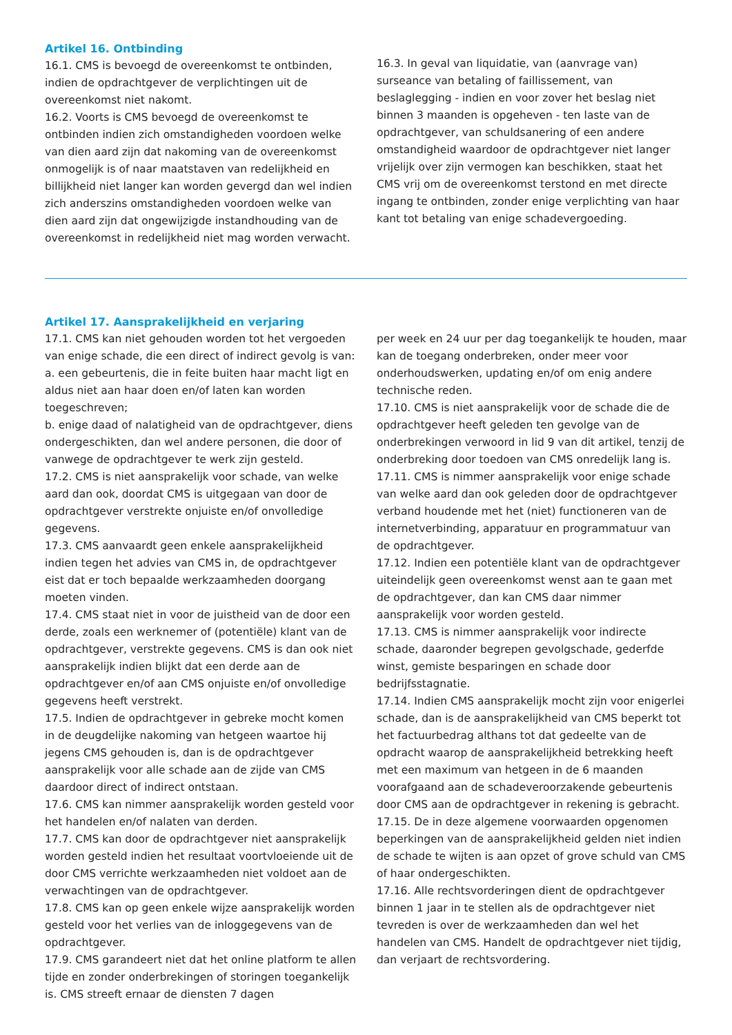Artikel 16. Ontbinding
16.1. CMS is bevoegd de overeenkomst te ontbinden, indien de opdrachtgever de verplichtingen uit de overeenkomst niet nakomt.
16.2. Voorts is CMS bevoegd de overeenkomst te ontbinden indien zich omstandigheden voordoen welke van dien aard zijn dat nakoming van de overeenkomst onmogelijk is of naar maatstaven van redelijkheid en billijkheid niet langer kan worden gevergd dan wel indien zich anderszins omstandigheden voordoen welke van dien aard zijn dat ongewijzigde instandhouding van de overeenkomst in redelijkheid niet mag worden verwacht.
16.3. In geval van liquidatie, van (aanvrage van) surseance van betaling of faillissement, van beslaglegging - indien en voor zover het beslag niet binnen 3 maanden is opgeheven - ten laste van de opdrachtgever, van schuldsanering of een andere omstandigheid waardoor de opdrachtgever niet langer vrijelijk over zijn vermogen kan beschikken, staat het CMS vrij om de overeenkomst terstond en met directe ingang te ontbinden, zonder enige verplichting van haar kant tot betaling van enige schadevergoeding.
Artikel 17. Aansprakelijkheid en verjaring
17.1. CMS kan niet gehouden worden tot het vergoeden van enige schade, die een direct of indirect gevolg is van:
a. een gebeurtenis, die in feite buiten haar macht ligt en aldus niet aan haar doen en/of laten kan worden toegeschreven;
b. enige daad of nalatigheid van de opdrachtgever, diens ondergeschikten, dan wel andere personen, die door of vanwege de opdrachtgever te werk zijn gesteld.
17.2. CMS is niet aansprakelijk voor schade, van welke aard dan ook, doordat CMS is uitgegaan van door de opdrachtgever verstrekte onjuiste en/of onvolledige gegevens.
17.3. CMS aanvaardt geen enkele aansprakelijkheid indien tegen het advies van CMS in, de opdrachtgever eist dat er toch bepaalde werkzaamheden doorgang moeten vinden.
17.4. CMS staat niet in voor de juistheid van de door een derde, zoals een werknemer of (potentiële) klant van de opdrachtgever, verstrekte gegevens. CMS is dan ook niet aansprakelijk indien blijkt dat een derde aan de opdrachtgever en/of aan CMS onjuiste en/of onvolledige gegevens heeft verstrekt.
17.5. Indien de opdrachtgever in gebreke mocht komen in de deugdelijke nakoming van hetgeen waartoe hij jegens CMS gehouden is, dan is de opdrachtgever aansprakelijk voor alle schade aan de zijde van CMS daardoor direct of indirect ontstaan.
17.6. CMS kan nimmer aansprakelijk worden gesteld voor het handelen en/of nalaten van derden.
17.7. CMS kan door de opdrachtgever niet aansprakelijk worden gesteld indien het resultaat voortvloeiende uit de door CMS verrichte werkzaamheden niet voldoet aan de verwachtingen van de opdrachtgever.
17.8. CMS kan op geen enkele wijze aansprakelijk worden gesteld voor het verlies van de inloggegevens van de opdrachtgever.
17.9. CMS garandeert niet dat het online platform te allen tijde en zonder onderbrekingen of storingen toegankelijk is. CMS streeft ernaar de diensten 7 dagen
per week en 24 uur per dag toegankelijk te houden, maar kan de toegang onderbreken, onder meer voor onderhoudswerken, updating en/of om enig andere technische reden.
17.10. CMS is niet aansprakelijk voor de schade die de opdrachtgever heeft geleden ten gevolge van de onderbrekingen verwoord in lid 9 van dit artikel, tenzij de onderbreking door toedoen van CMS onredelijk lang is.
17.11. CMS is nimmer aansprakelijk voor enige schade van welke aard dan ook geleden door de opdrachtgever verband houdende met het (niet) functioneren van de internetverbinding, apparatuur en programmatuur van de opdrachtgever.
17.12. Indien een potentiële klant van de opdrachtgever uiteindelijk geen overeenkomst wenst aan te gaan met de opdrachtgever, dan kan CMS daar nimmer aansprakelijk voor worden gesteld.
17.13. CMS is nimmer aansprakelijk voor indirecte schade, daaronder begrepen gevolgschade, gederfde winst, gemiste besparingen en schade door bedrijfsstagnatie.
17.14. Indien CMS aansprakelijk mocht zijn voor enigerlei schade, dan is de aansprakelijkheid van CMS beperkt tot het factuurbedrag althans tot dat gedeelte van de opdracht waarop de aansprakelijkheid betrekking heeft met een maximum van hetgeen in de 6 maanden voorafgaand aan de schadeveroorzakende gebeurtenis door CMS aan de opdrachtgever in rekening is gebracht.
17.15. De in deze algemene voorwaarden opgenomen beperkingen van de aansprakelijkheid gelden niet indien de schade te wijten is aan opzet of grove schuld van CMS of haar ondergeschikten.
17.16. Alle rechtsvorderingen dient de opdrachtgever binnen 1 jaar in te stellen als de opdrachtgever niet tevreden is over de werkzaamheden dan wel het handelen van CMS. Handelt de opdrachtgever niet tijdig, dan verjaart de rechtsvordering.